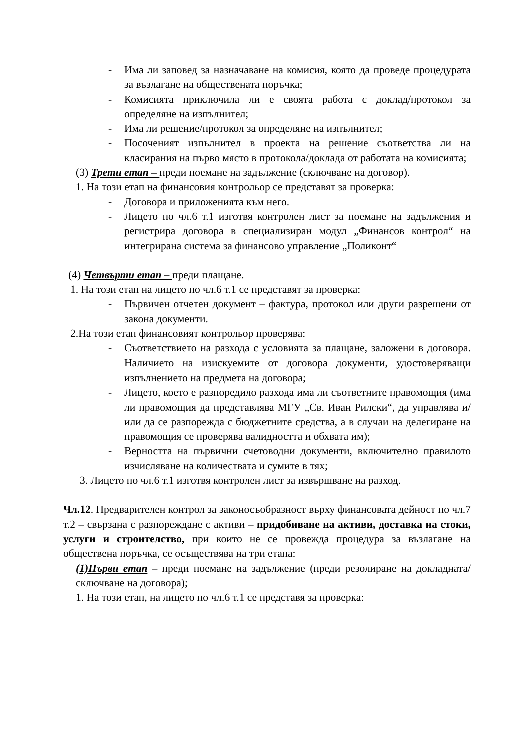- Има ли заповед за назначаване на комисия, която да проведе процедурата за възлагане на обществената поръчка;
- Комисията приключила ли е своята работа с доклад/протокол за определяне на изпълнител;
- Има ли решение/протокол за определяне на изпълнител;
- Посоченият изпълнител в проекта на решение съответства ли на класирания на първо място в протокола/доклада от работата на комисията;
(3) Трети етап – преди поемане на задължение (сключване на договор).
1. На този етап на финансовия контрольор се представят за проверка:
- Договора и приложенията към него.
- Лицето по чл.6 т.1 изготвя контролен лист за поемане на задължения и регистрира договора в специализиран модул „Финансов контрол“ на интегрирана система за финансово управление „Поликонт“
(4) Четвърти етап – преди плащане.
1. На този етап на лицето по чл.6 т.1 се представят за проверка:
- Първичен отчетен документ – фактура, протокол или други разрешени от закона документи.
2.На този етап финансовият контрольор проверява:
- Съответствието на разхода с условията за плащане, заложени в договора. Наличието на изискуемите от договора документи, удостоверяващи изпълнението на предмета на договора;
- Лицето, което е разпоредило разхода има ли съответните правомощия (има ли правомощия да представлява МГУ „Св. Иван Рилски“, да управлява и/или да се разпорежда с бюджетните средства, а в случаи на делегиране на правомощия се проверява валидността и обхвата им);
- Верността на първични счетоводни документи, включително правилото изчисляване на количествата и сумите в тях;
3. Лицето по чл.6 т.1 изготвя контролен лист за извършване на разход.
Чл.12. Предварителен контрол за законосъобразност върху финансовата дейност по чл.7 т.2 – свързана с разпореждане с активи – придобиване на активи, доставка на стоки, услуги и строителство, при които не се провежда процедура за възлагане на обществена поръчка, се осъществява на три етапа:
(1)Първи етап – преди поемане на задължение (преди резолиране на докладната/сключване на договора);
1. На този етап, на лицето по чл.6 т.1 се представя за проверка: